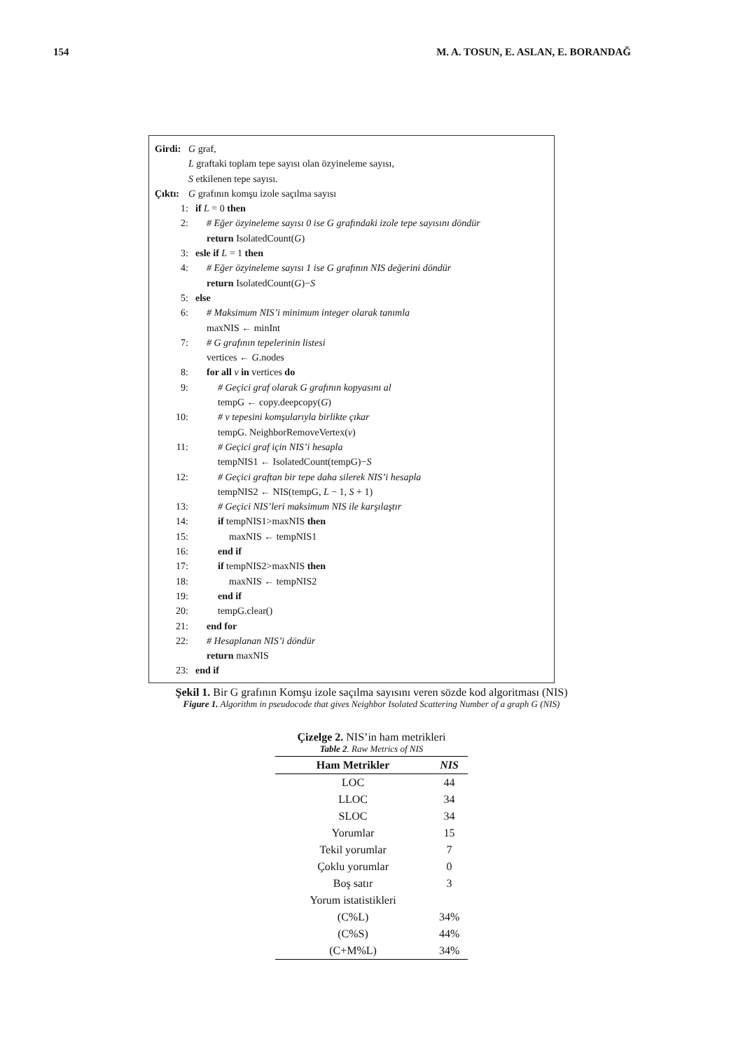154 M. A. TOSUN, E. ASLAN, E. BORANDAĞ
Girdi: G graf,
L graftaki toplam tepe sayısı olan özyineleme sayısı,
S etkilenen tepe sayısı.
Çıktı: G grafının komşu izole saçılma sayısı
1: if L = 0 then
2: # Eğer özyineleme sayısı 0 ise G grafındaki izole tepe sayısını döndür
return IsolatedCount(G)
3: esle if L = 1 then
4: # Eğer özyineleme sayısı 1 ise G grafının NIS değerini döndür
return IsolatedCount(G)−S
5: else
6: # Maksimum NIS’i minimum integer olarak tanımla
maxNIS ← minInt
7: # G grafının tepelerinin listesi
vertices ← G.nodes
8: for all v in vertices do
9: # Geçici graf olarak G grafının kopyasını al
tempG ← copy.deepcopy(G)
10: # v tepesini komşularıyla birlikte çıkar
tempG. NeighborRemoveVertex(v)
11: # Geçici graf için NIS’i hesapla
tempNIS1 ← IsolatedCount(tempG)−S
12: # Geçici graftan bir tepe daha silerek NIS’i hesapla
tempNIS2 ← NIS(tempG, L − 1, S + 1)
13: # Geçici NIS’leri maksimum NIS ile karşılaştır
14: if tempNIS1>maxNIS then
15: maxNIS ← tempNIS1
16: end if
17: if tempNIS2>maxNIS then
18: maxNIS ← tempNIS2
19: end if
20: tempG.clear()
21: end for
22: # Hesaplanan NIS’i döndür
return maxNIS
23: end if
Şekil 1. Bir G grafının Komşu izole saçılma sayısını veren sözde kod algoritması (NIS)
Figure 1. Algorithm in pseudocode that gives Neighbor Isolated Scattering Number of a graph G (NIS)
Çizelge 2. NIS’in ham metrikleri
Table 2. Raw Metrics of NIS
| Ham Metrikler | NIS |
| --- | --- |
| LOC | 44 |
| LLOC | 34 |
| SLOC | 34 |
| Yorumlar | 15 |
| Tekil yorumlar | 7 |
| Çoklu yorumlar | 0 |
| Boş satır | 3 |
| Yorum istatistikleri | |
| (C%L) | 34% |
| (C%S) | 44% |
| (C+M%L) | 34% |